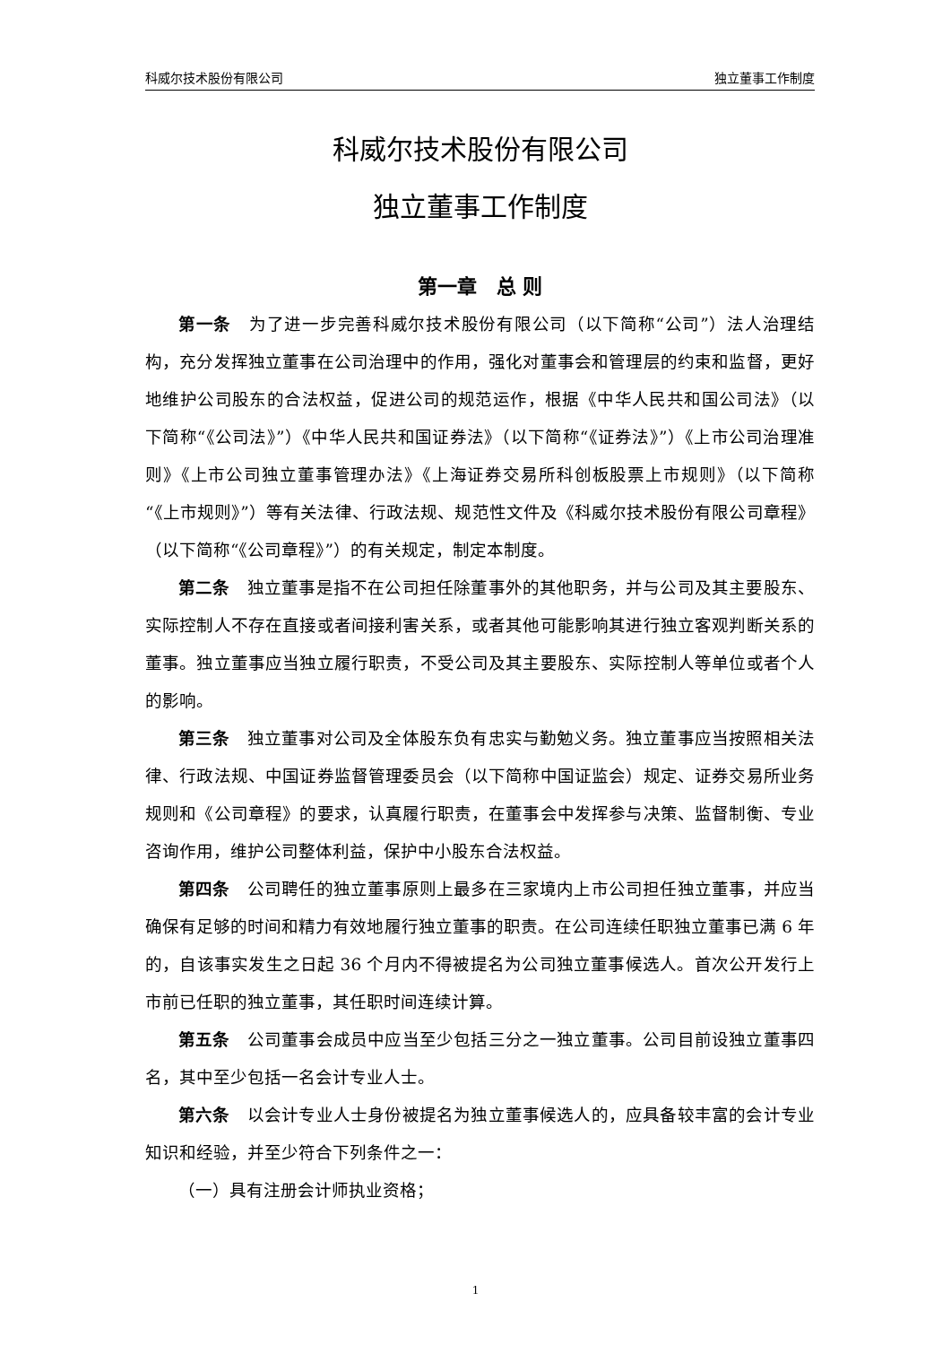科威尔技术股份有限公司 独立董事工作制度
科威尔技术股份有限公司
独立董事工作制度
第一章　总 则
第一条　为了进一步完善科威尔技术股份有限公司（以下简称“公司”）法人治理结构，充分发挥独立董事在公司治理中的作用，强化对董事会和管理层的约束和监督，更好地维护公司股东的合法权益，促进公司的规范运作，根据《中华人民共和国公司法》（以下简称“《公司法》”）《中华人民共和国证券法》（以下简称“《证券法》”）《上市公司治理准则》《上市公司独立董事管理办法》《上海证券交易所科创板股票上市规则》（以下简称“《上市规则》”）等有关法律、行政法规、规范性文件及《科威尔技术股份有限公司章程》（以下简称“《公司章程》”）的有关规定，制定本制度。
第二条　独立董事是指不在公司担任除董事外的其他职务，并与公司及其主要股东、实际控制人不存在直接或者间接利害关系，或者其他可能影响其进行独立客观判断关系的董事。独立董事应当独立履行职责，不受公司及其主要股东、实际控制人等单位或者个人的影响。
第三条　独立董事对公司及全体股东负有忠实与勤勉义务。独立董事应当按照相关法律、行政法规、中国证券监督管理委员会（以下简称中国证监会）规定、证券交易所业务规则和《公司章程》的要求，认真履行职责，在董事会中发挥参与决策、监督制衡、专业咨询作用，维护公司整体利益，保护中小股东合法权益。
第四条　公司聘任的独立董事原则上最多在三家境内上市公司担任独立董事，并应当确保有足够的时间和精力有效地履行独立董事的职责。在公司连续任职独立董事已满 6 年的，自该事实发生之日起 36 个月内不得被提名为公司独立董事候选人。首次公开发行上市前已任职的独立董事，其任职时间连续计算。
第五条　公司董事会成员中应当至少包括三分之一独立董事。公司目前设独立董事四名，其中至少包括一名会计专业人士。
第六条　以会计专业人士身份被提名为独立董事候选人的，应具备较丰富的会计专业知识和经验，并至少符合下列条件之一：
（一）具有注册会计师执业资格；
1